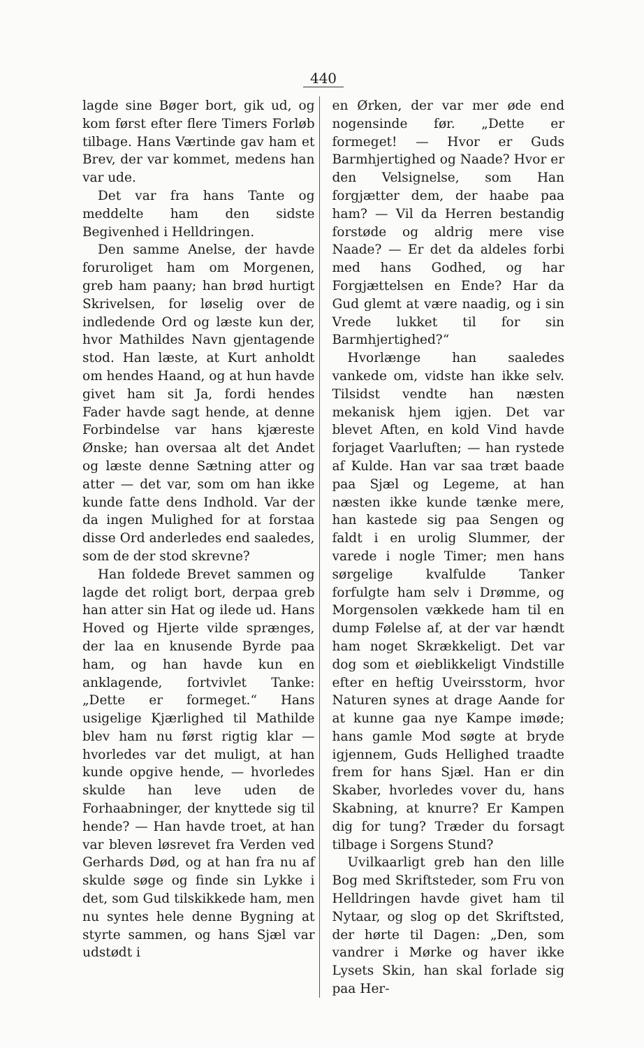440
lagde sine Bøger bort, gik ud, og kom først efter flere Timers Forløb tilbage. Hans Værtinde gav ham et Brev, der var kommet, medens han var ude.
Det var fra hans Tante og meddelte ham den sidste Begivenhed i Helldringen.
Den samme Anelse, der havde foruroliget ham om Morgenen, greb ham paany; han brød hurtigt Skrivelsen, for løselig over de indledende Ord og læste kun der, hvor Mathildes Navn gjentagende stod. Han læste, at Kurt anholdt om hendes Haand, og at hun havde givet ham sit Ja, fordi hendes Fader havde sagt hende, at denne Forbindelse var hans kjæreste Ønske; han oversaa alt det Andet og læste denne Sætning atter og atter — det var, som om han ikke kunde fatte dens Indhold. Var der da ingen Mulighed for at forstaa disse Ord anderledes end saaledes, som de der stod skrevne?
Han foldede Brevet sammen og lagde det roligt bort, derpaa greb han atter sin Hat og ilede ud. Hans Hoved og Hjerte vilde sprænges, der laa en knusende Byrde paa ham, og han havde kun en anklagende, fortvivlet Tanke: „Dette er formeget.“ Hans usigelige Kjærlighed til Mathilde blev ham nu først rigtig klar — hvorledes var det muligt, at han kunde opgive hende, — hvorledes skulde han leve uden de Forhaabninger, der knyttede sig til hende? — Han havde troet, at han var bleven løsrevet fra Verden ved Gerhards Død, og at han fra nu af skulde søge og finde sin Lykke i det, som Gud tilskikkede ham, men nu syntes hele denne Bygning at styrte sammen, og hans Sjæl var udstødt i
en Ørken, der var mer øde end nogensinde før. „Dette er formeget! — Hvor er Guds Barmhjertighed og Naade? Hvor er den Velsignelse, som Han forgjætter dem, der haabe paa ham? — Vil da Herren bestandig forstøde og aldrig mere vise Naade? — Er det da aldeles forbi med hans Godhed, og har Forgjættelsen en Ende? Har da Gud glemt at være naadig, og i sin Vrede lukket til for sin Barmhjertighed?“
Hvorlænge han saaledes vankede om, vidste han ikke selv. Tilsidst vendte han næsten mekanisk hjem igjen. Det var blevet Aften, en kold Vind havde forjaget Vaarluften; — han rystede af Kulde. Han var saa træt baade paa Sjæl og Legeme, at han næsten ikke kunde tænke mere, han kastede sig paa Sengen og faldt i en urolig Slummer, der varede i nogle Timer; men hans sørgelige kvalfulde Tanker forfulgte ham selv i Drømme, og Morgensolen vækkede ham til en dump Følelse af, at der var hændt ham noget Skrækkeligt. Det var dog som et øieblikkeligt Vindstille efter en heftig Uveirsstorm, hvor Naturen synes at drage Aande for at kunne gaa nye Kampe imøde; hans gamle Mod søgte at bryde igjennem, Guds Hellighed traadte frem for hans Sjæl. Han er din Skaber, hvorledes vover du, hans Skabning, at knurre? Er Kampen dig for tung? Træder du forsagt tilbage i Sorgens Stund?
Uvilkaarligt greb han den lille Bog med Skriftsteder, som Fru von Helldringen havde givet ham til Nytaar, og slog op det Skriftsted, der hørte til Dagen: „Den, som vandrer i Mørke og haver ikke Lysets Skin, han skal forlade sig paa Her-